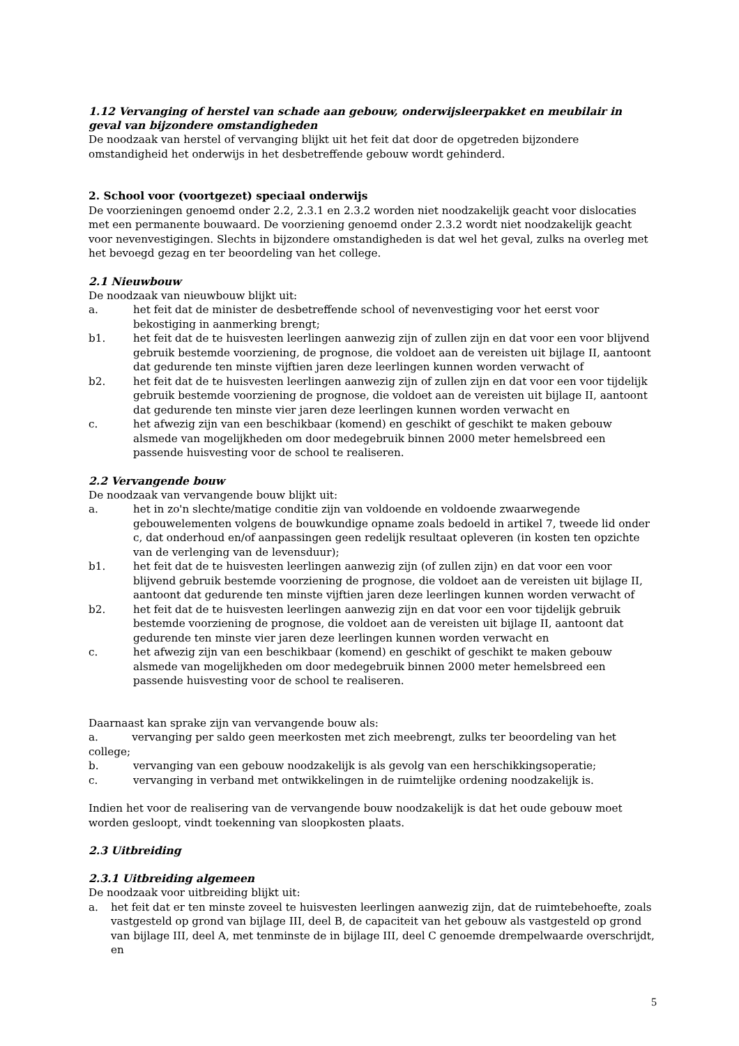1.12 Vervanging of herstel van schade aan gebouw, onderwijsleerpakket en meubilair in geval van bijzondere omstandigheden
De noodzaak van herstel of vervanging blijkt uit het feit dat door de opgetreden bijzondere omstandigheid het onderwijs in het desbetreffende gebouw wordt gehinderd.
2. School voor (voortgezet) speciaal onderwijs
De voorzieningen genoemd onder 2.2, 2.3.1 en 2.3.2 worden niet noodzakelijk geacht voor dislocaties met een permanente bouwaard. De voorziening genoemd onder 2.3.2 wordt niet noodzakelijk geacht voor nevenvestigingen. Slechts in bijzondere omstandigheden is dat wel het geval, zulks na overleg met het bevoegd gezag en ter beoordeling van het college.
2.1 Nieuwbouw
De noodzaak van nieuwbouw blijkt uit:
a. het feit dat de minister de desbetreffende school of nevenvestiging voor het eerst voor bekostiging in aanmerking brengt;
b1. het feit dat de te huisvesten leerlingen aanwezig zijn of zullen zijn en dat voor een voor blijvend gebruik bestemde voorziening, de prognose, die voldoet aan de vereisten uit bijlage II, aantoont dat gedurende ten minste vijftien jaren deze leerlingen kunnen worden verwacht of
b2. het feit dat de te huisvesten leerlingen aanwezig zijn of zullen zijn en dat voor een voor tijdelijk gebruik bestemde voorziening de prognose, die voldoet aan de vereisten uit bijlage II, aantoont dat gedurende ten minste vier jaren deze leerlingen kunnen worden verwacht en
c. het afwezig zijn van een beschikbaar (komend) en geschikt of geschikt te maken gebouw alsmede van mogelijkheden om door medegebruik binnen 2000 meter hemelsbreed een passende huisvesting voor de school te realiseren.
2.2 Vervangende bouw
De noodzaak van vervangende bouw blijkt uit:
a. het in zo'n slechte/matige conditie zijn van voldoende en voldoende zwaarwegende gebouwelementen volgens de bouwkundige opname zoals bedoeld in artikel 7, tweede lid onder c, dat onderhoud en/of aanpassingen geen redelijk resultaat opleveren (in kosten ten opzichte van de verlenging van de levensduur);
b1. het feit dat de te huisvesten leerlingen aanwezig zijn (of zullen zijn) en dat voor een voor blijvend gebruik bestemde voorziening de prognose, die voldoet aan de vereisten uit bijlage II, aantoont dat gedurende ten minste vijftien jaren deze leerlingen kunnen worden verwacht of
b2. het feit dat de te huisvesten leerlingen aanwezig zijn en dat voor een voor tijdelijk gebruik bestemde voorziening de prognose, die voldoet aan de vereisten uit bijlage II, aantoont dat gedurende ten minste vier jaren deze leerlingen kunnen worden verwacht en
c. het afwezig zijn van een beschikbaar (komend) en geschikt of geschikt te maken gebouw alsmede van mogelijkheden om door medegebruik binnen 2000 meter hemelsbreed een passende huisvesting voor de school te realiseren.
Daarnaast kan sprake zijn van vervangende bouw als:
a. vervanging per saldo geen meerkosten met zich meebrengt, zulks ter beoordeling van het college;
b. vervanging van een gebouw noodzakelijk is als gevolg van een herschikkingsoperatie;
c. vervanging in verband met ontwikkelingen in de ruimtelijke ordening noodzakelijk is.
Indien het voor de realisering van de vervangende bouw noodzakelijk is dat het oude gebouw moet worden gesloopt, vindt toekenning van sloopkosten plaats.
2.3 Uitbreiding
2.3.1 Uitbreiding algemeen
De noodzaak voor uitbreiding blijkt uit:
a. het feit dat er ten minste zoveel te huisvesten leerlingen aanwezig zijn, dat de ruimtebehoefte, zoals vastgesteld op grond van bijlage III, deel B, de capaciteit van het gebouw als vastgesteld op grond van bijlage III, deel A, met tenminste de in bijlage III, deel C genoemde drempelwaarde overschrijdt, en
5